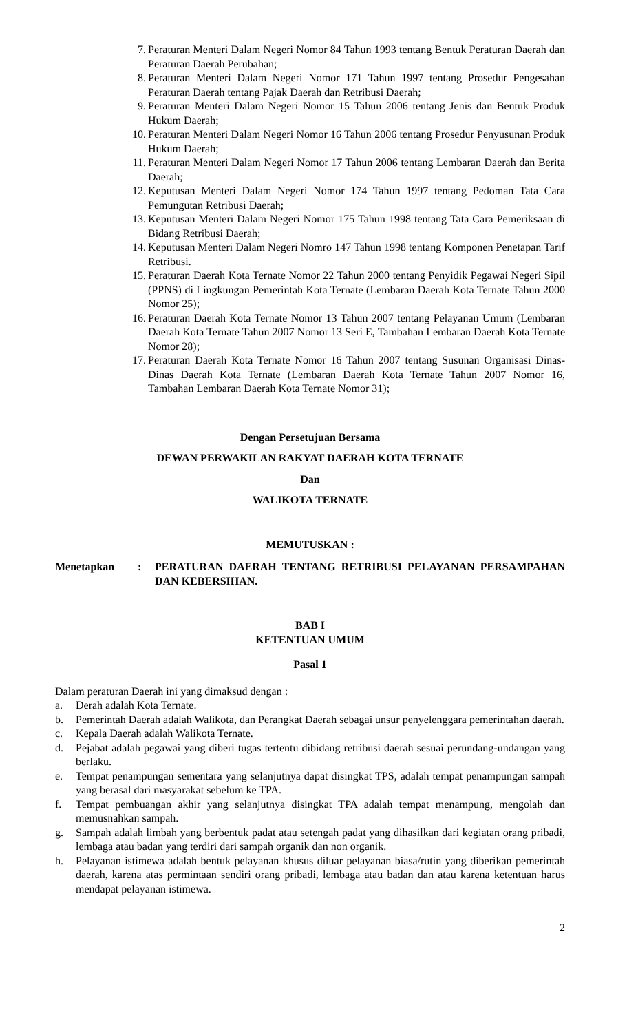7. Peraturan Menteri Dalam Negeri Nomor 84 Tahun 1993 tentang Bentuk Peraturan Daerah dan Peraturan Daerah Perubahan;
8. Peraturan Menteri Dalam Negeri Nomor 171 Tahun 1997 tentang Prosedur Pengesahan Peraturan Daerah tentang Pajak Daerah dan Retribusi Daerah;
9. Peraturan Menteri Dalam Negeri Nomor 15 Tahun 2006 tentang Jenis dan Bentuk Produk Hukum Daerah;
10. Peraturan Menteri Dalam Negeri Nomor 16 Tahun 2006 tentang Prosedur Penyusunan Produk Hukum Daerah;
11. Peraturan Menteri Dalam Negeri Nomor 17 Tahun 2006 tentang Lembaran Daerah dan Berita Daerah;
12. Keputusan Menteri Dalam Negeri Nomor 174 Tahun 1997 tentang Pedoman Tata Cara Pemungutan Retribusi Daerah;
13. Keputusan Menteri Dalam Negeri Nomor 175 Tahun 1998 tentang Tata Cara Pemeriksaan di Bidang Retribusi Daerah;
14. Keputusan Menteri Dalam Negeri Nomro 147 Tahun 1998 tentang Komponen Penetapan Tarif Retribusi.
15. Peraturan Daerah Kota Ternate Nomor 22 Tahun 2000 tentang Penyidik Pegawai Negeri Sipil (PPNS) di Lingkungan Pemerintah Kota Ternate (Lembaran Daerah Kota Ternate Tahun 2000 Nomor 25);
16. Peraturan Daerah Kota Ternate Nomor 13 Tahun 2007 tentang Pelayanan Umum (Lembaran Daerah Kota Ternate Tahun 2007 Nomor 13 Seri E, Tambahan Lembaran Daerah Kota Ternate Nomor 28);
17. Peraturan Daerah Kota Ternate Nomor 16 Tahun 2007 tentang Susunan Organisasi Dinas-Dinas Daerah Kota Ternate (Lembaran Daerah Kota Ternate Tahun 2007 Nomor 16, Tambahan Lembaran Daerah Kota Ternate Nomor 31);
Dengan Persetujuan Bersama
DEWAN PERWAKILAN RAKYAT DAERAH KOTA TERNATE
Dan
WALIKOTA TERNATE
MEMUTUSKAN :
Menetapkan: PERATURAN DAERAH TENTANG RETRIBUSI PELAYANAN PERSAMPAHAN DAN KEBERSIHAN.
BAB I
KETENTUAN UMUM
Pasal 1
Dalam peraturan Daerah ini yang dimaksud dengan :
a. Derah adalah Kota Ternate.
b. Pemerintah Daerah adalah Walikota, dan Perangkat Daerah sebagai unsur penyelenggara pemerintahan daerah.
c. Kepala Daerah adalah Walikota Ternate.
d. Pejabat adalah pegawai yang diberi tugas tertentu dibidang retribusi daerah sesuai perundang-undangan yang berlaku.
e. Tempat penampungan sementara yang selanjutnya dapat disingkat TPS, adalah tempat penampungan sampah yang berasal dari masyarakat sebelum ke TPA.
f. Tempat pembuangan akhir yang selanjutnya disingkat TPA adalah tempat menampung, mengolah dan memusnahkan sampah.
g. Sampah adalah limbah yang berbentuk padat atau setengah padat yang dihasilkan dari kegiatan orang pribadi, lembaga atau badan yang terdiri dari sampah organik dan non organik.
h. Pelayanan istimewa adalah bentuk pelayanan khusus diluar pelayanan biasa/rutin yang diberikan pemerintah daerah, karena atas permintaan sendiri orang pribadi, lembaga atau badan dan atau karena ketentuan harus mendapat pelayanan istimewa.
2